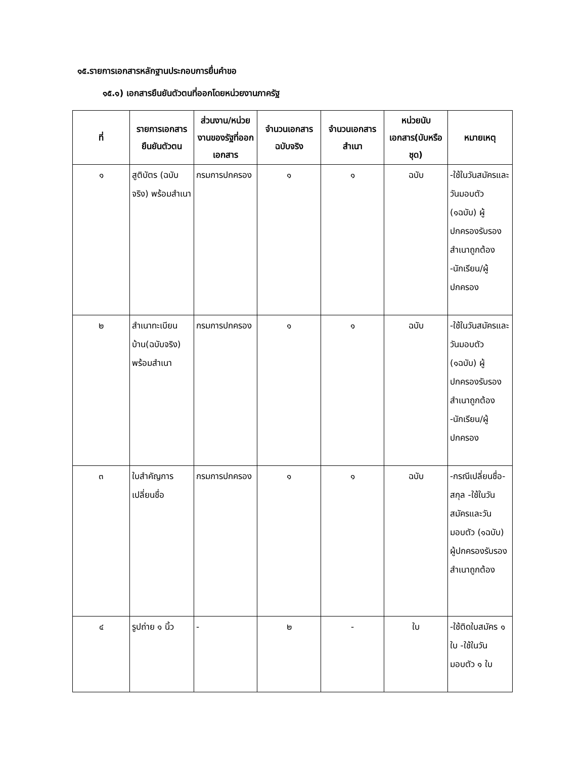๑๕.รายการเอกสารหลักฐานประกอบการยื่นคำขอ
๑๕.๑) เอกสารยืนยันตัวตนที่ออกโดยหน่วยงานภาครัฐ
| ที่ | รายการเอกสารยืนยันตัวตน | ส่วนงาน/หน่วยงานของรัฐที่ออกเอกสาร | จำนวนเอกสารฉบับจริง | จำนวนเอกสารสำเนา | หน่วยนับเอกสาร(บับหรือชุด) | หมายเหตุ |
| --- | --- | --- | --- | --- | --- | --- |
| ๑ | สูติบัตร (ฉบับจริง) พร้อมสำเนา | กรมการปกครอง | ๑ | ๑ | ฉบับ | -ใช้ในวันสมัครและวันมอบตัว (๑ฉบับ) ผู้ปกครองรับรองสำเนาถูกต้อง -นักเรียน/ผู้ปกครอง |
| ๒ | สำเนาทะเบียนบ้าน(ฉบับจริง) พร้อมสำเนา | กรมการปกครอง | ๑ | ๑ | ฉบับ | -ใช้ในวันสมัครและวันมอบตัว (๑ฉบับ) ผู้ปกครองรับรองสำเนาถูกต้อง -นักเรียน/ผู้ปกครอง |
| ๓ | ใบสำคัญการเปลี่ยนชื่อ | กรมการปกครอง | ๑ | ๑ | ฉบับ | -กรณีเปลี่ยนชื่อ-สกุล -ใช้ในวันสมัครและวันมอบตัว (๑ฉบับ) ผู้ปกครองรับรองสำเนาถูกต้อง |
| ๔ | รูปถ่าย ๑ นิ้ว | - | ๒ | - | ใบ | -ใช้ติดใบสมัคร ๑ ใบ -ใช้ในวันมอบตัว ๑ ใบ |